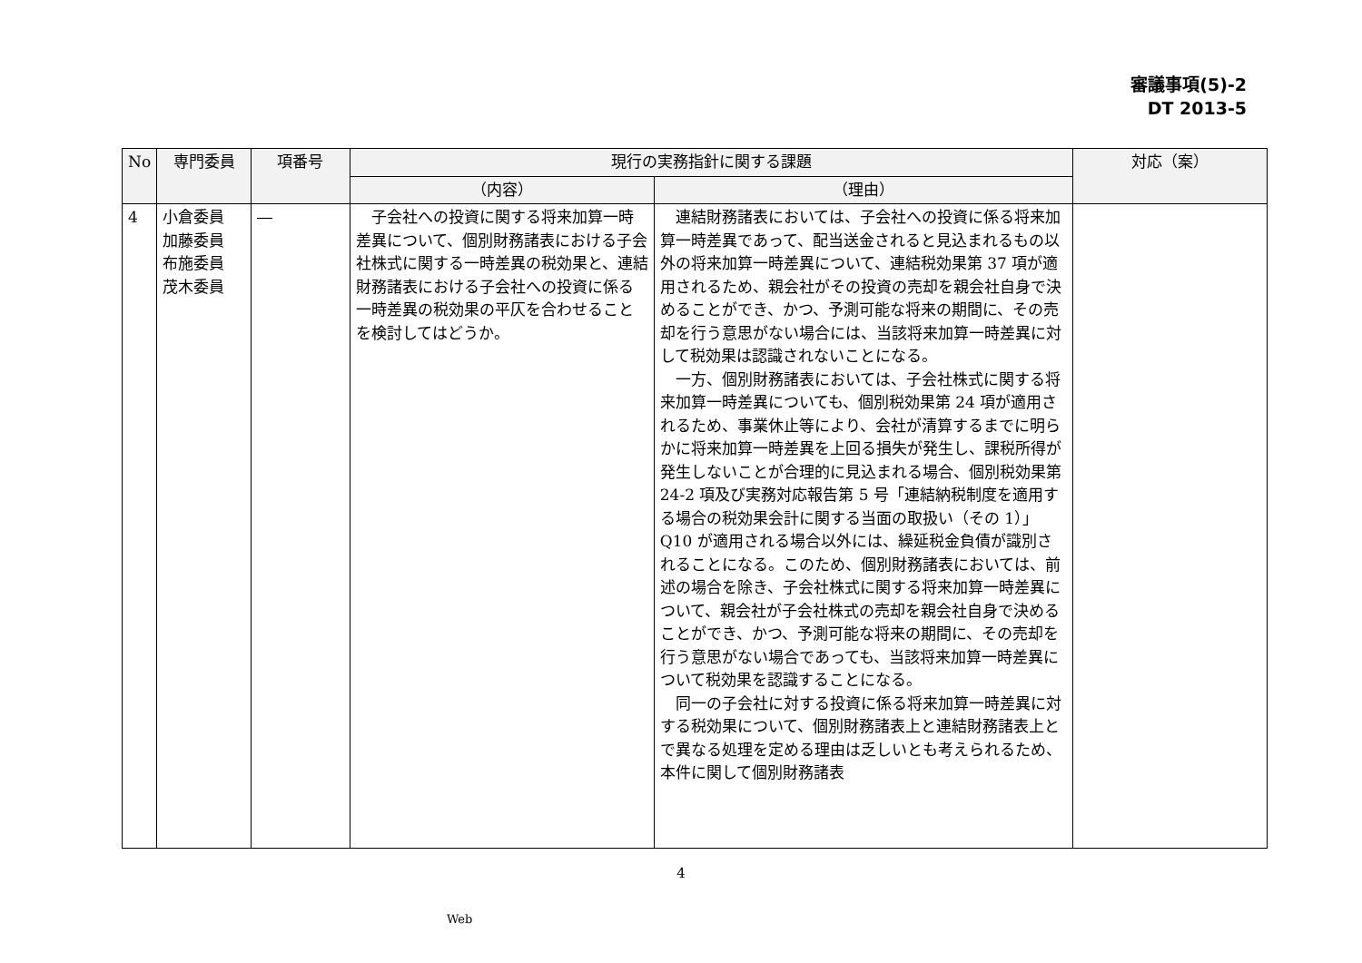審議事項(5)-2
DT 2013-5
| No | 専門委員 | 項番号 | 現行の実務指針に関する課題 | | 対応（案） |
| --- | --- | --- | --- | --- | --- |
| | | | （内容） | （理由） | |
| 4 | 小倉委員 加藤委員 布施委員 茂木委員 | ― | 子会社への投資に関する将来加算一時差異について、個別財務諸表における子会社株式に関する一時差異の税効果と、連結財務諸表における子会社への投資に係る一時差異の税効果の平仄を合わせることを検討してはどうか。 | 連結財務諸表においては、子会社への投資に係る将来加算一時差異であって、配当送金されると見込まれるもの以外の将来加算一時差異について、連結税効果第 37 項が適用されるため、親会社がその投資の売却を親会社自身で決めることができ、かつ、予測可能な将来の期間に、その売却を行う意思がない場合には、当該将来加算一時差異に対して税効果は認識されないことになる。 一方、個別財務諸表においては、子会社株式に関する将来加算一時差異についても、個別税効果第 24 項が適用されるため、事業休止等により、会社が清算するまでに明らかに将来加算一時差異を上回る損失が発生し、課税所得が発生しないことが合理的に見込まれる場合、個別税効果第 24-2 項及び実務対応報告第 5 号「連結納税制度を適用する場合の税効果会計に関する当面の取扱い（その 1）」Q10 が適用される場合以外には、繰延税金負債が識別されることになる。このため、個別財務諸表においては、前述の場合を除き、子会社株式に関する将来加算一時差異について、親会社が子会社株式の売却を親会社自身で決めることができ、かつ、予測可能な将来の期間に、その売却を行う意思がない場合であっても、当該将来加算一時差異について税効果を認識することになる。 同一の子会社に対する投資に係る将来加算一時差異に対する税効果について、個別財務諸表上と連結財務諸表上とで異なる処理を定める理由は乏しいとも考えられるため、本件に関して個別財務諸表 | |
4
Web